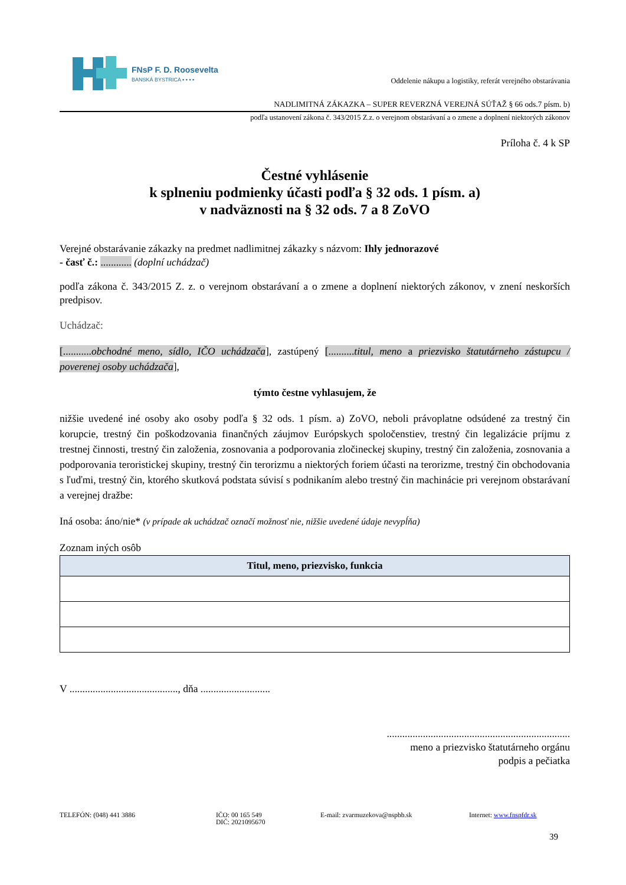FNsP F. D. Roosevelta
BANSKÁ BYSTRICA ▪ ▪ ▪ ▪
Oddelenie nákupu a logistiky, referát verejného obstarávania
NADLIMITNÁ ZÁKAZKA – SUPER REVERZNÁ VEREJNÁ SÚŤAŽ § 66 ods.7 písm. b)
podľa ustanovení zákona č. 343/2015 Z.z. o verejnom obstarávaní a o zmene a doplnení niektorých zákonov
Príloha č. 4 k SP
Čestné vyhlásenie
k splneniu podmienky účasti podľa § 32 ods. 1 písm. a)
v nadväznosti na § 32 ods. 7 a 8 ZoVO
Verejné obstarávanie zákazky na predmet nadlimitnej zákazky s názvom: Ihly jednorazové
- časť č.: ............ (doplní uchádzač)
podľa zákona č. 343/2015 Z. z. o verejnom obstarávaní a o zmene a doplnení niektorých zákonov, v znení neskorších predpisov.
Uchádzač:
[...........obchodné meno, sídlo, IČO uchádzača], zastúpený [..........titul, meno a priezvisko štatutárneho zástupcu / poverenej osoby uchádzača],
týmto čestne vyhlasujem, že
nižšie uvedené iné osoby ako osoby podľa § 32 ods. 1 písm. a) ZoVO, neboli právoplatne odsúdené za trestný čin korupcie, trestný čin poškodzovania finančných záujmov Európskych spoločenstiev, trestný čin legalizácie príjmu z trestnej činnosti, trestný čin založenia, zosnovania a podporovania zločineckej skupiny, trestný čin založenia, zosnovania a podporovania teroristickej skupiny, trestný čin terorizmu a niektorých foriem účasti na terorizme, trestný čin obchodovania s ľuďmi, trestný čin, ktorého skutková podstata súvisí s podnikaním alebo trestný čin machinácie pri verejnom obstarávaní a verejnej dražbe:
Iná osoba: áno/nie* (v prípade ak uchádzač označí možnosť nie, nižšie uvedené údaje nevypĺňa)
Zoznam iných osôb
| Titul, meno, priezvisko, funkcia |
| --- |
V .........................................., dňa ...........................
.......................................................................
meno a priezvisko štatutárneho orgánu
podpis a pečiatka
TELEFÓN: (048) 441 3886 IČO: 00 165 549
DIČ: 2021095670
E-mail: zvarmuzekova@nspbb.sk Internet: www.fnspfdr.sk
39